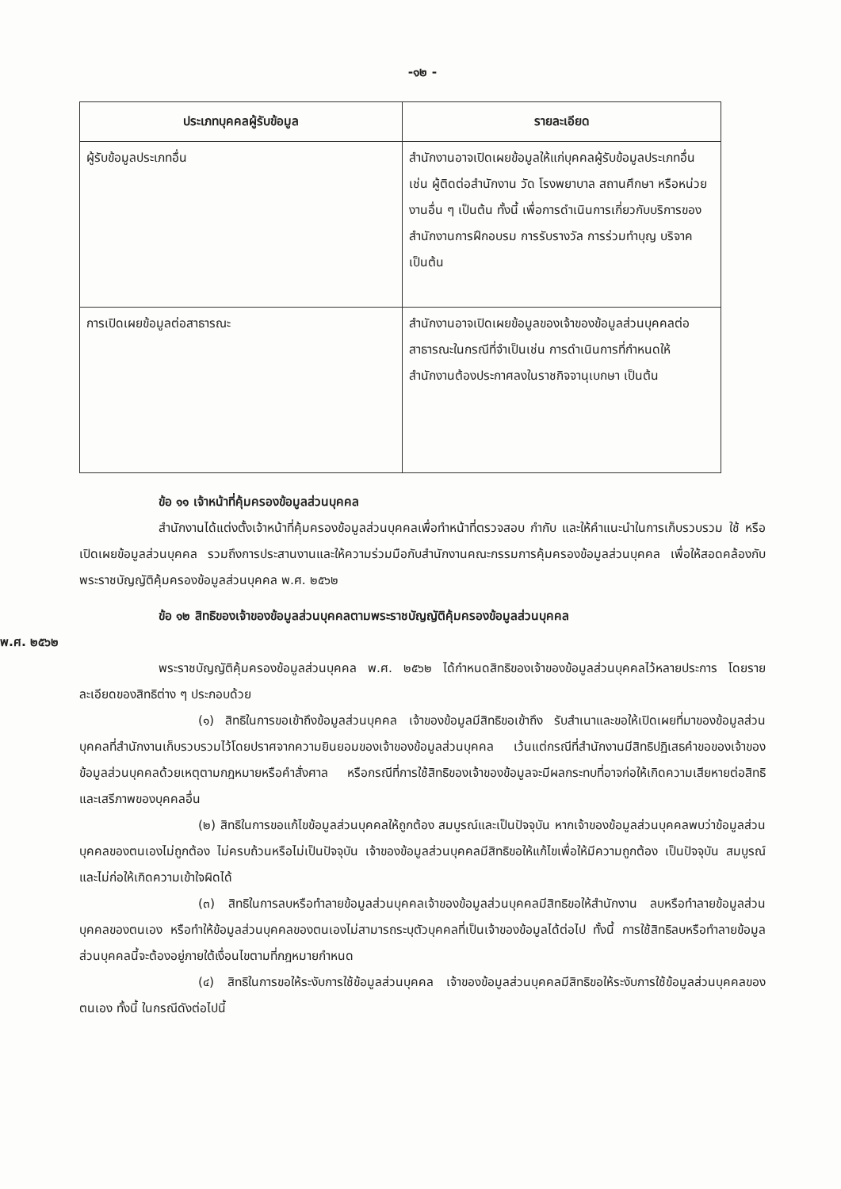-๑๒ -
| ประเภทบุคคลผู้รับข้อมูล | รายละเอียด |
| --- | --- |
| ผู้รับข้อมูลประเภทอื่น | สำนักงานอาจเปิดเผยข้อมูลให้แก่บุคคลผู้รับข้อมูลประเภทอื่น เช่น ผู้ติดต่อสำนักงาน วัด โรงพยาบาล สถานศึกษา หรือหน่วยงานอื่น ๆ เป็นต้น ทั้งนี้ เพื่อการดำเนินการเกี่ยวกับบริการของสำนักงานการฝึกอบรม การรับรางวัล การร่วมทำบุญ บริจาค เป็นต้น |
| การเปิดเผยข้อมูลต่อสาธารณะ | สำนักงานอาจเปิดเผยข้อมูลของเจ้าของข้อมูลส่วนบุคคลต่อสาธารณะในกรณีที่จำเป็นเช่น การดำเนินการที่กำหนดให้สำนักงานต้องประกาศลงในราชกิจจานุเบกษา เป็นต้น |
ข้อ ๑๑ เจ้าหน้าที่คุ้มครองข้อมูลส่วนบุคคล
สำนักงานได้แต่งตั้งเจ้าหน้าที่คุ้มครองข้อมูลส่วนบุคคลเพื่อทำหน้าที่ตรวจสอบ กำกับ และให้คำแนะนำในการเก็บรวบรวม ใช้ หรือเปิดเผยข้อมูลส่วนบุคคล รวมถึงการประสานงานและให้ความร่วมมือกับสำนักงานคณะกรรมการคุ้มครองข้อมูลส่วนบุคคล เพื่อให้สอดคล้องกับพระราชบัญญัติคุ้มครองข้อมูลส่วนบุคคล พ.ศ. ๒๕๖๒
ข้อ ๑๒ สิทธิของเจ้าของข้อมูลส่วนบุคคลตามพระราชบัญญัติคุ้มครองข้อมูลส่วนบุคคล
พ.ศ. ๒๕๖๒
พระราชบัญญัติคุ้มครองข้อมูลส่วนบุคคล พ.ศ. ๒๕๖๒ ได้กำหนดสิทธิของเจ้าของข้อมูลส่วนบุคคลไว้หลายประการ โดยรายละเอียดของสิทธิต่าง ๆ ประกอบด้วย
(๑) สิทธิในการขอเข้าถึงข้อมูลส่วนบุคคล เจ้าของข้อมูลมีสิทธิขอเข้าถึง รับสำเนาและขอให้เปิดเผยที่มาของข้อมูลส่วนบุคคลที่สำนักงานเก็บรวบรวมไว้โดยปราศจากความยินยอมของเจ้าของข้อมูลส่วนบุคคล เว้นแต่กรณีที่สำนักงานมีสิทธิปฏิเสธคำขอของเจ้าของข้อมูลส่วนบุคคลด้วยเหตุตามกฎหมายหรือคำสั่งศาล หรือกรณีที่การใช้สิทธิของเจ้าของข้อมูลจะมีผลกระทบที่อาจก่อให้เกิดความเสียหายต่อสิทธิและเสรีภาพของบุคคลอื่น
(๒) สิทธิในการขอแก้ไขข้อมูลส่วนบุคคลให้ถูกต้อง สมบูรณ์และเป็นปัจจุบัน หากเจ้าของข้อมูลส่วนบุคคลพบว่าข้อมูลส่วนบุคคลของตนเองไม่ถูกต้อง ไม่ครบถ้วนหรือไม่เป็นปัจจุบัน เจ้าของข้อมูลส่วนบุคคลมีสิทธิขอให้แก้ไขเพื่อให้มีความถูกต้อง เป็นปัจจุบัน สมบูรณ์ และไม่ก่อให้เกิดความเข้าใจผิดได้
(๓) สิทธิในการลบหรือทำลายข้อมูลส่วนบุคคลเจ้าของข้อมูลส่วนบุคคลมีสิทธิขอให้สำนักงาน ลบหรือทำลายข้อมูลส่วนบุคคลของตนเอง หรือทำให้ข้อมูลส่วนบุคคลของตนเองไม่สามารถระบุตัวบุคคลที่เป็นเจ้าของข้อมูลได้ต่อไป ทั้งนี้ การใช้สิทธิลบหรือทำลายข้อมูลส่วนบุคคลนี้จะต้องอยู่ภายใต้เงื่อนไขตามที่กฎหมายกำหนด
(๔) สิทธิในการขอให้ระงับการใช้ข้อมูลส่วนบุคคล เจ้าของข้อมูลส่วนบุคคลมีสิทธิขอให้ระงับการใช้ข้อมูลส่วนบุคคลของตนเอง ทั้งนี้ ในกรณีดังต่อไปนี้